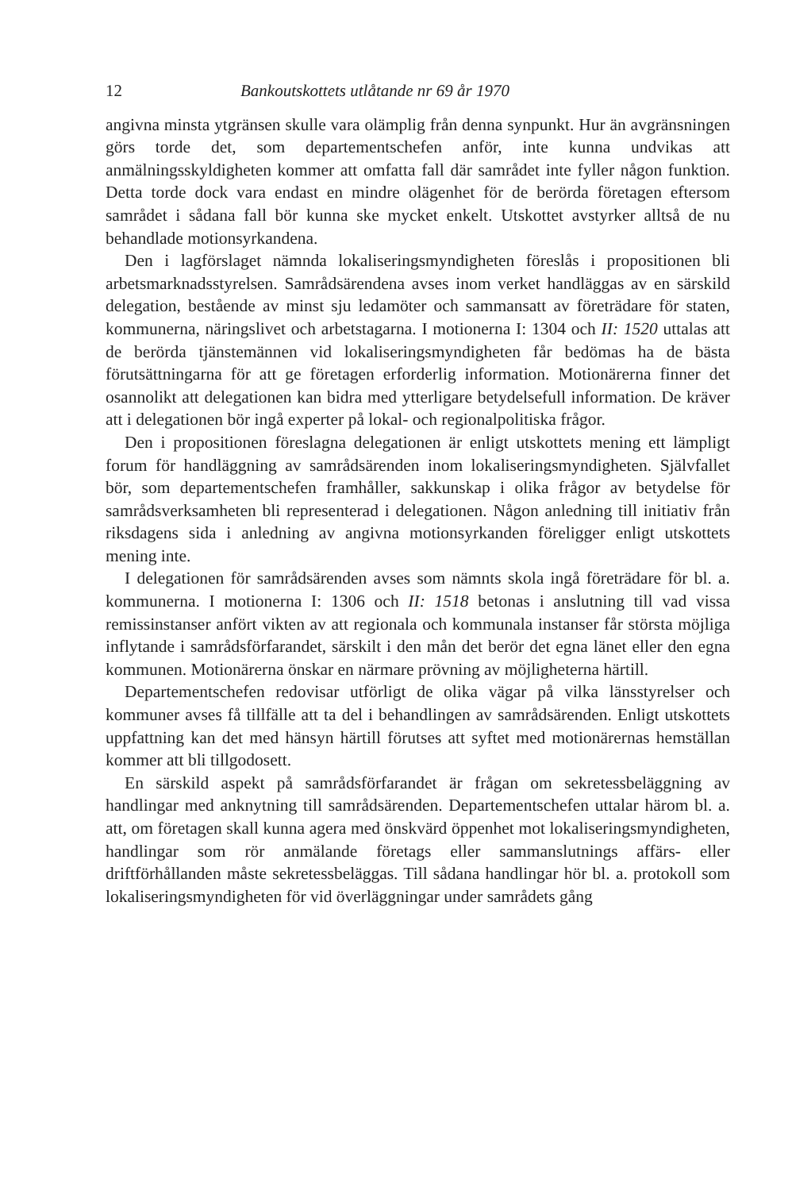12 Bankoutskottets utlåtande nr 69 år 1970
angivna minsta ytgränsen skulle vara olämplig från denna synpunkt. Hur än avgränsningen görs torde det, som departementschefen anför, inte kunna undvikas att anmälningsskyldigheten kommer att omfatta fall där samrådet inte fyller någon funktion. Detta torde dock vara endast en mindre olägenhet för de berörda företagen eftersom samrådet i sådana fall bör kunna ske mycket enkelt. Utskottet avstyrker alltså de nu behandlade motionsyrkandena.
Den i lagförslaget nämnda lokaliseringsmyndigheten föreslås i propositionen bli arbetsmarknadsstyrelsen. Samrådsärendena avses inom verket handläggas av en särskild delegation, bestående av minst sju ledamöter och sammansatt av företrädare för staten, kommunerna, näringslivet och arbetstagarna. I motionerna I: 1304 och II: 1520 uttalas att de berörda tjänstemännen vid lokaliseringsmyndigheten får bedömas ha de bästa förutsättningarna för att ge företagen erforderlig information. Motionärerna finner det osannolikt att delegationen kan bidra med ytterligare betydelsefull information. De kräver att i delegationen bör ingå experter på lokal- och regionalpolitiska frågor.
Den i propositionen föreslagna delegationen är enligt utskottets mening ett lämpligt forum för handläggning av samrådsärenden inom lokaliseringsmyndigheten. Självfallet bör, som departementschefen framhåller, sakkunskap i olika frågor av betydelse för samrådsverksamheten bli representerad i delegationen. Någon anledning till initiativ från riksdagens sida i anledning av angivna motionsyrkanden föreligger enligt utskottets mening inte.
I delegationen för samrådsärenden avses som nämnts skola ingå företrädare för bl. a. kommunerna. I motionerna I: 1306 och II: 1518 betonas i anslutning till vad vissa remissinstanser anfört vikten av att regionala och kommunala instanser får största möjliga inflytande i samrådsförfarandet, särskilt i den mån det berör det egna länet eller den egna kommunen. Motionärerna önskar en närmare prövning av möjligheterna härtill.
Departementschefen redovisar utförligt de olika vägar på vilka länsstyrelser och kommuner avses få tillfälle att ta del i behandlingen av samrådsärenden. Enligt utskottets uppfattning kan det med hänsyn härtill förutses att syftet med motionärernas hemställan kommer att bli tillgodosett.
En särskild aspekt på samrådsförfarandet är frågan om sekretessbeläggning av handlingar med anknytning till samrådsärenden. Departementschefen uttalar härom bl. a. att, om företagen skall kunna agera med önskvärd öppenhet mot lokaliseringsmyndigheten, handlingar som rör anmälande företags eller sammanslutnings affärs- eller driftförhållanden måste sekretessbeläggas. Till sådana handlingar hör bl. a. protokoll som lokaliseringsmyndigheten för vid överläggningar under samrådets gång